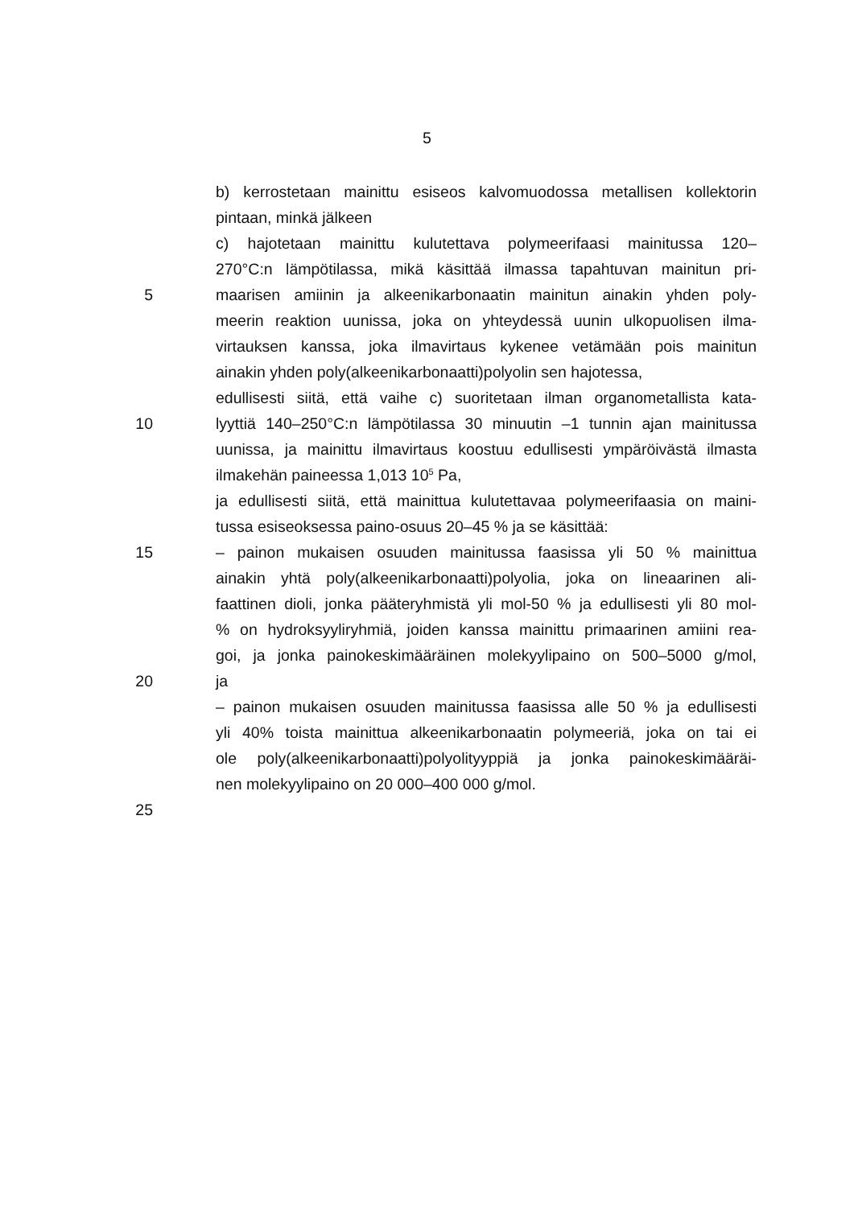5
b) kerrostetaan mainittu esiseos kalvomuodossa metallisen kollektorin
pintaan, minkä jälkeen
c) hajotetaan mainittu kulutettava polymeerifaasi mainitussa 120–
270°C:n lämpötilassa, mikä käsittää ilmassa tapahtuvan mainitun pri-
5 maarisen amiinin ja alkeenikarbonaatin mainitun ainakin yhden poly-
meerin reaktion uunissa, joka on yhteydessä uunin ulkopuolisen ilma-
virtauksen kanssa, joka ilmavirtaus kykenee vetämään pois mainitun
ainakin yhden poly(alkeenikarbonaatti)polyolin sen hajotessa,
edullisesti siitä, että vaihe c) suoritetaan ilman organometallista kata-
10 lyyttiä 140–250°C:n lämpötilassa 30 minuutin –1 tunnin ajan mainitussa
uunissa, ja mainittu ilmavirtaus koostuu edullisesti ympäröivästä ilmasta
ilmakehän paineessa 1,013 10<sup>5</sup> Pa,
ja edullisesti siitä, että mainittua kulutettavaa polymeerifaasia on maini-
tussa esiseoksessa paino-osuus 20–45 % ja se käsittää:
15 – painon mukaisen osuuden mainitussa faasissa yli 50 % mainittua
ainakin yhtä poly(alkeenikarbonaatti)polyolia, joka on lineaarinen ali-
faattinen dioli, jonka pääteryhmistä yli mol-50 % ja edullisesti yli 80 mol-
% on hydroksyyliryhmiä, joiden kanssa mainittu primaarinen amiini rea-
goi, ja jonka painokeskimääräinen molekyylipaino on 500–5000 g/mol,
20 ja
– painon mukaisen osuuden mainitussa faasissa alle 50 % ja edullisesti
yli 40% toista mainittua alkeenikarbonaatin polymeeriä, joka on tai ei
ole poly(alkeenikarbonaatti)polyolityyppiä ja jonka painokeskimääräi-
nen molekyylipaino on 20 000–400 000 g/mol.
25